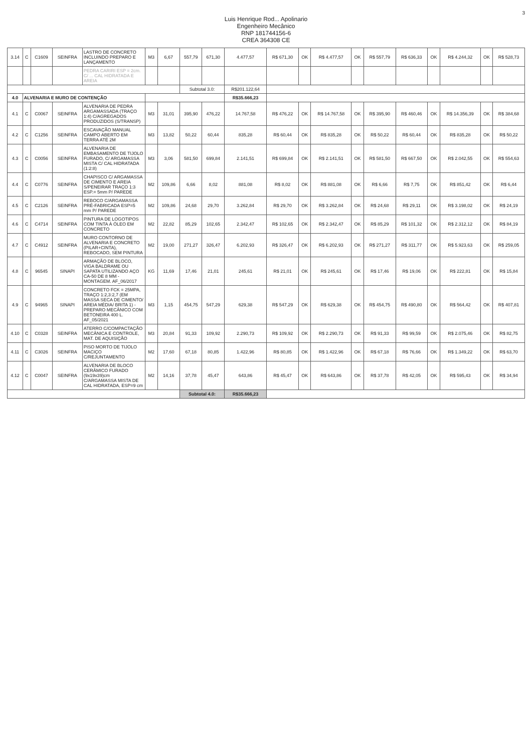3
Luis Henrique Rod... Apolinario
Engenheiro Mecânico
RNP 181744156-6
CREA 364308 CE
| 3.14 | C | C1609 | SEINFRA | LASTRO DE CONCRETO INCLUINDO PREPARO E LANÇAMENTO | M3 | 6,67 | 557,79 | 671,30 | 4.477,57 | R$ 671,30 | OK | R$ 4.477,57 | OK | R$ 557,79 | R$ 636,33 | OK | R$ 4.244,32 | OK | R$ 528,73 |
| | | | | PEDRA CARIRI ESP = 2cm. C/ ... CAL HIDRATADA E AREIA | | | | | | | | | | | | | | | |
| | | | | | | | Subtotal 3.0: | | R$201.122,64 | | | | | | | | | | |
| 4.0 | ALVENARIA E MURO DE CONTENÇÃO | | | | | | | | R$35.666,23 | | | | | | | | | | |
| 4.1 | C | C0067 | SEINFRA | ALVENARIA DE PEDRA ARGAMASSADA (TRAÇO 1:4) C/AGREGADOS PRODUZIDOS (S/TRANSP) | M3 | 31,01 | 395,90 | 476,22 | 14.767,58 | R$ 476,22 | OK | R$ 14.767,58 | OK | R$ 395,90 | R$ 460,46 | OK | R$ 14.356,39 | OK | R$ 384,68 |
| 4.2 | C | C1256 | SEINFRA | ESCAVAÇÃO MANUAL CAMPO ABERTO EM TERRA ATÉ 2M | M3 | 13,82 | 50,22 | 60,44 | 835,28 | R$ 60,44 | OK | R$ 835,28 | OK | R$ 50,22 | R$ 60,44 | OK | R$ 835,28 | OK | R$ 50,22 |
| 4.3 | C | C0056 | SEINFRA | ALVENARIA DE EMBASAMENTO DE TIJOLO FURADO, C/ ARGAMASSA MISTA C/ CAL HIDRATADA (1:2:8) | M3 | 3,06 | 581,50 | 699,84 | 2.141,51 | R$ 699,84 | OK | R$ 2.141,51 | OK | R$ 581,50 | R$ 667,50 | OK | R$ 2.042,55 | OK | R$ 554,63 |
| 4.4 | C | C0776 | SEINFRA | CHAPISCO C/ ARGAMASSA DE CIMENTO E AREIA S/PENEIRAR TRAÇO 1:3 ESP.= 5mm P/ PAREDE | M2 | 109,86 | 6,66 | 8,02 | 881,08 | R$ 8,02 | OK | R$ 881,08 | OK | R$ 6,66 | R$ 7,75 | OK | R$ 851,42 | OK | R$ 6,44 |
| 4.5 | C | C2126 | SEINFRA | REBOCO C/ARGAMASSA PRÉ-FABRICADA ESP=5 mm P/ PAREDE | M2 | 109,86 | 24,68 | 29,70 | 3.262,84 | R$ 29,70 | OK | R$ 3.262,84 | OK | R$ 24,68 | R$ 29,11 | OK | R$ 3.198,02 | OK | R$ 24,19 |
| 4.6 | C | C4714 | SEINFRA | PINTURA DE LOGOTIPOS COM TINTA À ÓLEO EM CONCRETO | M2 | 22,82 | 85,29 | 102,65 | 2.342,47 | R$ 102,65 | OK | R$ 2.342,47 | OK | R$ 85,29 | R$ 101,32 | OK | R$ 2.312,12 | OK | R$ 84,19 |
| 4.7 | C | C4912 | SEINFRA | MURO CONTORNO DE ALVENARIA E CONCRETO (PILAR+CINTA), REBOCADO, SEM PINTURA | M2 | 19,00 | 271,27 | 326,47 | 6.202,93 | R$ 326,47 | OK | R$ 6.202,93 | OK | R$ 271,27 | R$ 311,77 | OK | R$ 5.923,63 | OK | R$ 259,05 |
| 4.8 | C | 96545 | SINAPI | ARMAÇÃO DE BLOCO, VIGA BALDRAME OU SAPATA UTILIZANDO AÇO CA-50 DE 8 MM - MONTAGEM. AF_06/2017 | KG | 11,69 | 17,46 | 21,01 | 245,61 | R$ 21,01 | OK | R$ 245,61 | OK | R$ 17,46 | R$ 19,06 | OK | R$ 222,81 | OK | R$ 15,84 |
| 4.9 | C | 94965 | SINAPI | CONCRETO FCK = 25MPA, TRAÇO 1:2,3:2,7 (EM MASSA SECA DE CIMENTO/ AREIA MÉDIA/ BRITA 1) - PREPARO MECÂNICO COM BETONEIRA 400 L. AF_05/2021 | M3 | 1,15 | 454,75 | 547,29 | 629,38 | R$ 547,29 | OK | R$ 629,38 | OK | R$ 454,75 | R$ 490,80 | OK | R$ 564,42 | OK | R$ 407,81 |
| 4.10 | C | C0328 | SEINFRA | ATERRO C/COMPACTAÇÃO MECÂNICA E CONTROLE, MAT. DE AQUISIÇÃO | M3 | 20,84 | 91,33 | 109,92 | 2.290,73 | R$ 109,92 | OK | R$ 2.290,73 | OK | R$ 91,33 | R$ 99,59 | OK | R$ 2.075,46 | OK | R$ 82,75 |
| 4.11 | C | C3026 | SEINFRA | PISO MORTO DE TIJOLO MACIÇO C/REJUNTAMENTO | M2 | 17,60 | 67,18 | 80,85 | 1.422,96 | R$ 80,85 | OK | R$ 1.422,96 | OK | R$ 67,18 | R$ 76,66 | OK | R$ 1.349,22 | OK | R$ 63,70 |
| 4.12 | C | C0047 | SEINFRA | ALVENARIA DE BLOCO CERÂMICO FURADO (9x19x39)cm C/ARGAMASSA MISTA DE CAL HIDRATADA, ESP=9 cm | M2 | 14,16 | 37,78 | 45,47 | 643,86 | R$ 45,47 | OK | R$ 643,86 | OK | R$ 37,78 | R$ 42,05 | OK | R$ 595,43 | OK | R$ 34,94 |
| | | | | | | | Subtotal 4.0: | | R$35.666,23 | | | | | | | | | | |